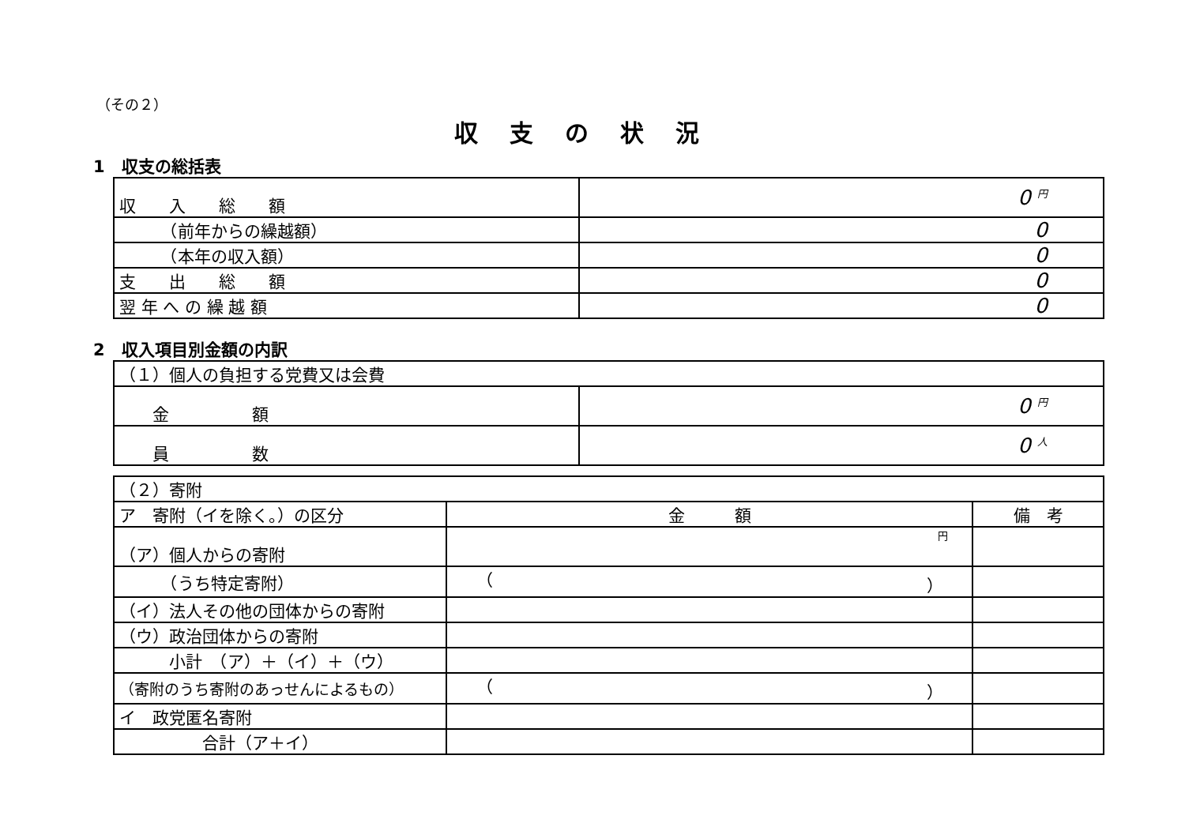（その２）
収支の状況
1　収支の総括表
| 収 入 総 額 | 0 円 |
| （前年からの繰越額） | 0 |
| （本年の収入額） | 0 |
| 支 出 総 額 | 0 |
| 翌 年 へ の 繰 越 額 | 0 |
2　収入項目別金額の内訳
| （１）個人の負担する党費又は会費 | |
| 金 額 | 0 円 |
| 員 数 | 0 人 |
| （２）寄附 | | |
| ア 寄附（イを除く。）の区分 | 金 額 | 備 考 |
| （ア）個人からの寄附 | 円 | |
| （うち特定寄附） | （ ） | |
| （イ）法人その他の団体からの寄附 | | |
| （ウ）政治団体からの寄附 | | |
| 小計 （ア）＋（イ）＋（ウ） | | |
| （寄附のうち寄附のあっせんによるもの） | （ ） | |
| イ 政党匿名寄附 | | |
| 合計（ア＋イ） | | |